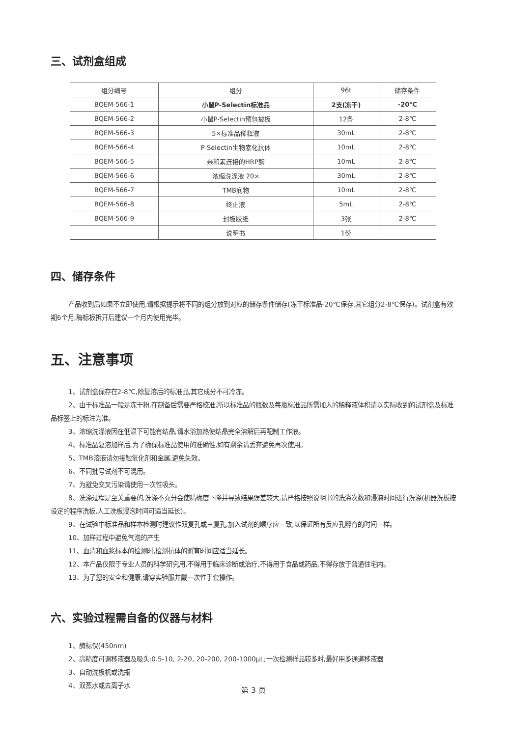三、试剂盒组成
| 组分编号 | 组分 | 96t | 储存条件 |
| --- | --- | --- | --- |
| BQEM-566-1 | 小鼠P-Selectin标准品 | 2支(冻干) | -20℃ |
| BQEM-566-2 | 小鼠P-Selectin预包被板 | 12条 | 2-8℃ |
| BQEM-566-3 | 5×标准品稀释液 | 30mL | 2-8℃ |
| BQEM-566-4 | P-Selectin生物素化抗体 | 10mL | 2-8℃ |
| BQEM-566-5 | 亲和素连接的HRP酶 | 10mL | 2-8℃ |
| BQEM-566-6 | 浓缩洗涤液 20× | 30mL | 2-8℃ |
| BQEM-566-7 | TMB底物 | 10mL | 2-8℃ |
| BQEM-566-8 | 终止液 | 5mL | 2-8℃ |
| BQEM-566-9 | 封板胶纸 | 3张 | 2-8℃ |
| | 说明书 | 1份 | |
四、储存条件
产品收到后如果不立即使用,请根据提示将不同的组分放到对应的储存条件储存(冻干标准品-20℃保存,其它组分2-8℃保存)。试剂盒有效期6个月,酶标板拆开后建议一个月内使用完毕。
五、注意事项
1、试剂盒保存在2-8℃,除复溶后的标准品,其它成分不可冷冻。
2、由于标准品一般是冻干粉,在制备后需要严格校准,所以标准品的瓶数及每瓶标准品所需加入的稀释液体积请以实际收到的试剂盒及标准品标签上的标注为准。
3、浓缩洗涤液因在低温下可能有结晶,请水浴加热使结晶完全溶解后再配制工作液。
4、标准品复溶加样后,为了确保标准品使用的准确性,如有剩余请丢弃避免再次使用。
5、TMB溶液请勿接触氧化剂和金属,避免失效。
6、不同批号试剂不可混用。
7、为避免交叉污染请使用一次性吸头。
8、洗涤过程是至关重要的,洗涤不充分会使精确度下降并导致结果误差较大,请严格按照说明书的洗涤次数和浸泡时间进行洗涤(机器洗板按设定的程序洗板,人工洗板浸泡时间可适当延长)。
9、在试验中标准品和样本检测时建议作双复孔或三复孔,加入试剂的顺序应一致,以保证所有反应孔孵育的时间一样。
10、加样过程中避免气泡的产生
11、血清和血浆标本的检测时,检测抗体的孵育时间应适当延长。
12、本产品仅限于专业人员的科学研究用,不得用于临床诊断或治疗,不得用于食品或药品,不得存放于普通住宅内。
13、为了您的安全和健康,请穿实验服并戴一次性手套操作。
六、实验过程需自备的仪器与材料
1、酶标仪(450nm)
2、高精度可调移液器及吸头:0.5-10, 2-20, 20-200, 200-1000μL;一次检测样品较多时,最好用多通道移液器
3、自动洗板机或洗瓶
4、双蒸水或去离子水
第 3 页